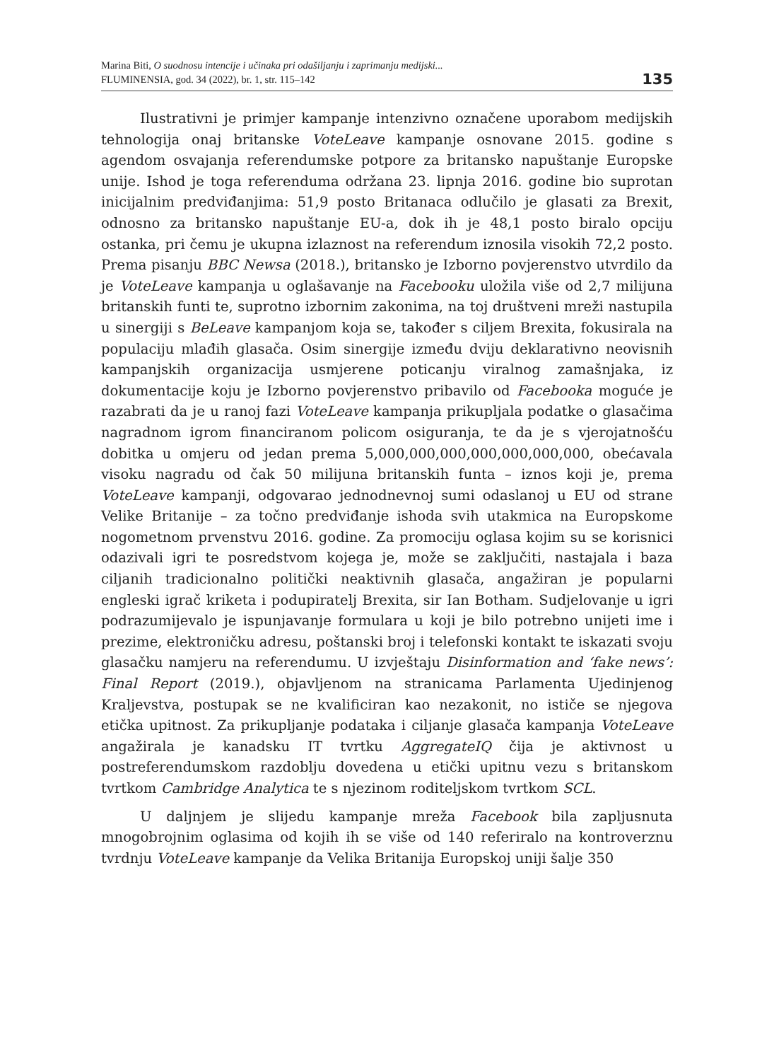Marina Biti, O suodnosu intencije i učinaka pri odašiljanju i zaprimanju medijski...
FLUMINENSIA, god. 34 (2022), br. 1, str. 115–142
135
Ilustrativni je primjer kampanje intenzivno označene uporabom medijskih tehnologija onaj britanske VoteLeave kampanje osnovane 2015. godine s agendom osvajanja referendumske potpore za britansko napuštanje Europske unije. Ishod je toga referenduma održana 23. lipnja 2016. godine bio suprotan inicijalnim predviđanjima: 51,9 posto Britanaca odlučilo je glasati za Brexit, odnosno za britansko napuštanje EU-a, dok ih je 48,1 posto biralo opciju ostanka, pri čemu je ukupna izlaznost na referendum iznosila visokih 72,2 posto. Prema pisanju BBC Newsa (2018.), britansko je Izborno povjerenstvo utvrdilo da je VoteLeave kampanja u oglašavanje na Facebooku uložila više od 2,7 milijuna britanskih funti te, suprotno izbornim zakonima, na toj društveni mreži nastupila u sinergiji s BeLeave kampanjom koja se, također s ciljem Brexita, fokusirala na populaciju mlađih glasača. Osim sinergije između dviju deklarativno neovisnih kampanjskih organizacija usmjerene poticanju viralnog zamašnjaka, iz dokumentacije koju je Izborno povjerenstvo pribavilo od Facebooka moguće je razabrati da je u ranoj fazi VoteLeave kampanja prikupljala podatke o glasačima nagradnom igrom financiranom policom osiguranja, te da je s vjerojatnošću dobitka u omjeru od jedan prema 5,000,000,000,000,000,000,000, obećavala visoku nagradu od čak 50 milijuna britanskih funta – iznos koji je, prema VoteLeave kampanji, odgovarao jednodnevnoj sumi odaslanoj u EU od strane Velike Britanije – za točno predviđanje ishoda svih utakmica na Europskome nogometnom prvenstvu 2016. godine. Za promociju oglasa kojim su se korisnici odazivali igri te posredstvom kojega je, može se zaključiti, nastajala i baza ciljanih tradicionalno politički neaktivnih glasača, angažiran je popularni engleski igrač kriketa i podupiratelj Brexita, sir Ian Botham. Sudjelovanje u igri podrazumijevalo je ispunjavanje formulara u koji je bilo potrebno unijeti ime i prezime, elektroničku adresu, poštanski broj i telefonski kontakt te iskazati svoju glasačku namjeru na referendumu. U izvještaju Disinformation and ‘fake news’: Final Report (2019.), objavljenom na stranicama Parlamenta Ujedinjenog Kraljevstva, postupak se ne kvalificiran kao nezakonit, no ističe se njegova etička upitnost. Za prikupljanje podataka i ciljanje glasača kampanja VoteLeave angažirala je kanadsku IT tvrtku AggregateIQ čija je aktivnost u postreferendumskom razdoblju dovedena u etički upitnu vezu s britanskom tvrtkom Cambridge Analytica te s njezinom roditeljskom tvrtkom SCL.
U daljnjem je slijedu kampanje mreža Facebook bila zapljusnuta mnogobrojnim oglasima od kojih ih se više od 140 referiralo na kontroverznu tvrdnju VoteLeave kampanje da Velika Britanija Europskoj uniji šalje 350